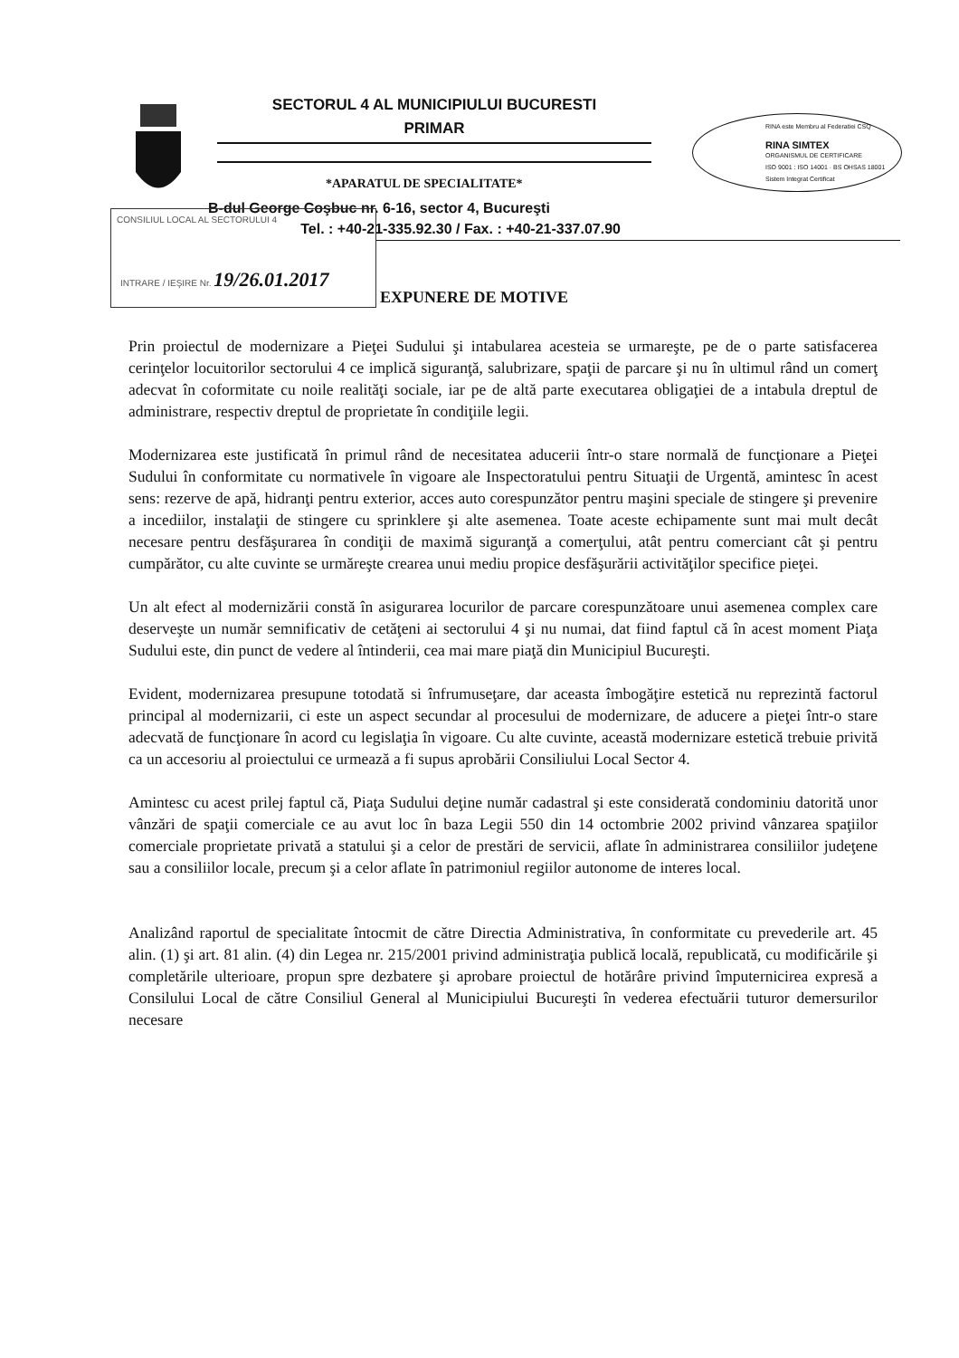SECTORUL 4 AL MUNICIPIULUI BUCURESTI
PRIMAR
RINA este Membru al Federatiei CSQ
RINA SIMTEX
ORGANISMUL DE CERTIFICARE
ISO 9001 : ISO 14001 · BS OHSAS 18001
Sistem Integrat Certificat
*APARATUL DE SPECIALITATE*
B-dul George Coşbuc nr. 6-16, sector 4, Bucureşti
Tel. : +40-21-335.92.30 / Fax. : +40-21-337.07.90
CONSILIUL LOCAL AL SECTORULUI 4
INTRARE / IEŞIRE Nr. 19/26.01.2017
EXPUNERE DE MOTIVE
Prin proiectul de modernizare a Pieţei Sudului şi intabularea acesteia se urmareşte, pe de o parte satisfacerea cerinţelor locuitorilor sectorului 4 ce implică siguranţă, salubrizare, spaţii de parcare şi nu în ultimul rând un comerţ adecvat în coformitate cu noile realităţi sociale, iar pe de altă parte executarea obligaţiei de a intabula dreptul de administrare, respectiv dreptul de proprietate în condiţiile legii.
Modernizarea este justificată în primul rând de necesitatea aducerii într-o stare normală de funcţionare a Pieţei Sudului în conformitate cu normativele în vigoare ale Inspectoratului pentru Situaţii de Urgentă, amintesc în acest sens: rezerve de apă, hidranţi pentru exterior, acces auto corespunzător pentru maşini speciale de stingere şi prevenire a incediilor, instalaţii de stingere cu sprinklere şi alte asemenea. Toate aceste echipamente sunt mai mult decât necesare pentru desfăşurarea în condiţii de maximă siguranţă a comerţului, atât pentru comerciant cât şi pentru cumpărător, cu alte cuvinte se urmăreşte crearea unui mediu propice desfăşurării activităţilor specifice pieţei.
Un alt efect al modernizării constă în asigurarea locurilor de parcare corespunzătoare unui asemenea complex care deserveşte un număr semnificativ de cetăţeni ai sectorului 4 şi nu numai, dat fiind faptul că în acest moment Piaţa Sudului este, din punct de vedere al întinderii, cea mai mare piaţă din Municipiul Bucureşti.
Evident, modernizarea presupune totodată si înfrumuseţare, dar aceasta îmbogăţire estetică nu reprezintă factorul principal al modernizarii, ci este un aspect secundar al procesului de modernizare, de aducere a pieţei într-o stare adecvată de funcţionare în acord cu legislaţia în vigoare. Cu alte cuvinte, această modernizare estetică trebuie privită ca un accesoriu al proiectului ce urmează a fi supus aprobării Consiliului Local Sector 4.
Amintesc cu acest prilej faptul că, Piaţa Sudului deţine număr cadastral şi este considerată condominiu datorită unor vânzări de spaţii comerciale ce au avut loc în baza Legii 550 din 14 octombrie 2002 privind vânzarea spaţiilor comerciale proprietate privată a statului şi a celor de prestări de servicii, aflate în administrarea consiliilor judeţene sau a consiliilor locale, precum şi a celor aflate în patrimoniul regiilor autonome de interes local.
Analizând raportul de specialitate întocmit de către Directia Administrativa, în conformitate cu prevederile art. 45 alin. (1) şi art. 81 alin. (4) din Legea nr. 215/2001 privind administraţia publică locală, republicată, cu modificările şi completările ulterioare, propun spre dezbatere şi aprobare proiectul de hotărâre privind împuternicirea expresă a Consilului Local de către Consiliul General al Municipiului Bucureşti în vederea efectuării tuturor demersurilor necesare